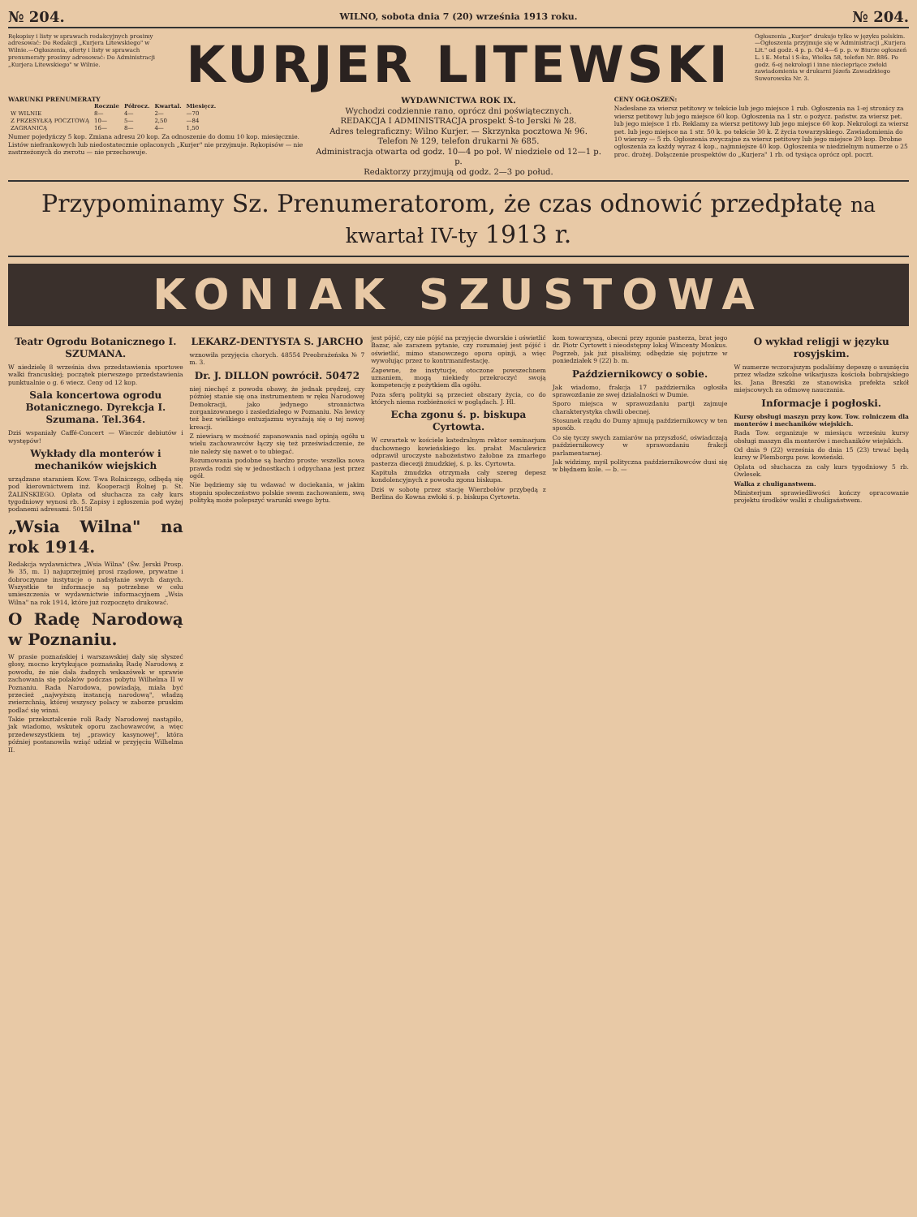№ 204. WILNO, sobota dnia 7 (20) września 1913 roku. № 204.
Rękopisy i listy w sprawach redakcyjnych prosimy adresować: Do Redakcji „Kurjera Litewskiego" w Wilnie.—Ogłoszenia, oferty i listy w sprawach prenumeraty prosimy adresować: Do Administracji „Kurjera Litewskiego" w Wilnie.
KURJER LITEWSKI
Ogłoszenia „Kurjer" drukuje tylko w języku polskim.—Ogłoszenia przyjmuje się w Administracji „Kurjera Lit." od godz. 4 p. p. Od 4—6 p. p. w Biurze ogłoszeń L. i E. Metal i S-ka, Wielka 58, telefon Nr. 886. Po godz. 6-ej nekrologi i inne nieciepriące zwłoki zawiadomienia w drukarni Józefa Zawadzkiego Suworowska Nr. 3.
WARUNKI PRENUMERATY
| | Rocznie | Półrocz. | Kwartal. | Miesięcz. |
| --- | --- | --- | --- | --- |
| W WILNIE | 8— | 4— | 2— | —70 |
| Z PRZESYŁKĄ POCZTOWĄ | 10— | 5— | 2,50 | —84 |
| ZAGRANICĄ | 16— | 8— | 4— | 1,50 |
Numer pojedyńczy 5 kop. Zmiana adresu 20 kop. Za odnoszenie do domu 10 kop. miesięcznie. Listów niefrankowych lub niedostatecznie opłaconych „Kurjer" nie przyjmuje. Rękopisów — nie zastrzeżonych do zwrotu — nie przechowuje.
WYDAWNICTWA ROK IX.
Wychodzi codziennie rano, oprócz dni poświątecznych.
REDAKCJA I ADMINISTRACJA prospekt Ś-to Jerski № 28.
Adres telegraficzny: Wilno Kurjer. — Skrzynka pocztowa № 96.
Telefon № 129, telefon drukarni № 685.
Administracja otwarta od godz. 10—4 po poł. W niedziele od 12—1 p. p.
Redaktorzy przyjmują od godz. 2—3 po połud.
CENY OGŁOSZEŃ:
Nadesłane za wiersz petitowy w tekście lub jego miejsce 1 rub. Ogłoszenia na 1-ej stronicy za wiersz petitowy lub jego miejsce 60 kop. Ogłoszenia na 1 str. o pożycz. państw. za wiersz pet. lub jego miejsce 1 rb. Reklamy za wiersz petitowy lub jego miejsce 60 kop. Nekrologi za wiersz pet. lub jego miejsce na 1 str. 50 k. po tekście 30 k. Z życia towarzyskiego. Zawiadomienia do 10 wierszy — 5 rb. Ogłoszenia zwyczajne za wiersz petitowy lub jego miejsce 20 kop. Drobne ogłoszenia za każdy wyraz 4 kop., najmniejsze 40 kop. Ogłoszenia w niedzielnym numerze o 25 proc. drożej. Dołączenie prospektów do „Kurjera" 1 rb. od tysiąca oprócz opł. poczt.
Przypominamy Sz. Prenumeratorom, że czas odnowić przedpłatę na kwartał IV-ty 1913 r.
KONIAK SZUSTOWA
Teatr Ogrodu Botanicznego I. SZUMANA.
W niedzielę 8 września dwa przedstawienia sportowe walki francuskiej; początek pierwszego przedstawienia punktualnie o g. 6 wiecz. Ceny od 12 kop.
Sala koncertowa ogrodu Botanicznego. Dyrekcja I. Szumana. Tel.364.
Dziś wspaniały Caffé-Concert — Wieczór debiutów i występów!
Wykłady dla monterów i mechaników wiejskich
urządzane staraniem Kow. T-wa Rolniczego, odbędą się pod kierownictwem inż. Kooperacji Rolnej p. St. ŻALIŃSKIEGO. Opłata od słuchacza za cały kurs tygodniowy wynosi rb. 5. Zapisy i zgłoszenia pod wyżej podanemi adresami. 50158
„Wsia Wilna" na rok 1914.
Redakcja wydawnictwa „Wsia Wilna" (Św. Jerski Prosp. № 35, m. 1) najuprzejmiej prosi rządowe, prywatne i dobroczynne instytucje o nadsyłanie swych danych. Wszystkie te informacje są potrzebne w celu umieszczenia w wydawnictwie informacyjnem „Wsia Wilna" na rok 1914, które już rozpoczęto drukować.
O Radę Narodową w Poznaniu.
W prasie poznańskiej i warszawskiej dały się słyszeć głosy, mocno krytykujące poznańską Radę Narodową z powodu, że nie dała żadnych wskazówek w sprawie zachowania się polaków podczas pobytu Wilhelma II w Poznaniu. Rada Narodowa, powiadają, miała być przecież „najwyższą instancją narodową", władzą zwierzchnią, której wszyscy polacy w zaborze pruskim podlać się winni.
Takie przekształcenie roli Rady Narodowej nastąpiło, jak wiadomo, wskutek oporu zachowawców, a więc przedewszystkiem tej „prawicy kasynowej", która później postanowiła wziąć udział w przyjęciu Wilhelma II.
LEKARZ-DENTYSTA S. JARCHO
wznowiła przyjęcia chorych. 48554 Preobrażeńska № 7 m. 3.
Dr. J. DILLON powrócił. 50472
niej niechęć z powodu obawy, że jednak prędzej, czy później stanie się ona instrumentem w ręku Narodowej Demokracji, jako jedynego stronnictwa zorganizowanego i zasiedziałego w Poznaniu. Na lewicy też bez wielkiego entuzjazmu wyrażają się o tej nowej kreacji.
Z niewiarą w możność zapanowania nad opinją ogółu u wielu zachowawców łączy się też przeświadczenie, że nie należy się nawet o to ubiegać.
Rozumowania podobne są bardzo proste: wszelka nowa prawda rodzi się w jednostkach i odpychana jest przez ogół.
Nie będziemy się tu wdawać w dociekania, w jakim stopniu społeczeństwo polskie swem zachowaniem, swą polityką może polepszyć warunki swego bytu.
jest pójść, czy nie pójść na przyjęcie dworskie i oświetlić Bazar, ale zarazem pytanie, czy rozumniej jest pójść i oświetlić, mimo stanowczego oporu opinji, a więc wywołując przez to kontrmanifestację.
Zapewne, że instytucje, otoczone powszechnem uznaniem, mogą niekiedy przekroczyć swoją kompetencję z pożytkiem dla ogółu.
Poza sferą polityki są przecież obszary życia, co do których niema rozbieżności w poglądach. J. Hl.
Echa zgonu ś. p. biskupa Cyrtowta.
W czwartek w kościele katedralnym rektor seminarjum duchownego kowieńskiego ks. prałat Maculewicz odprawił uroczyste nabożeństwo żałobne za zmarłego pasterza diecezji żmudzkiej, ś. p. ks. Cyrtowta.
Kapituła żmudzka otrzymała cały szereg depesz kondolencyjnych z powodu zgonu biskupa.
Dziś w sobotę przez stację Wierzbołów przybędą z Berlina do Kowna zwłoki ś. p. biskupa Cyrtowta.
kom towarzyszą, obecni przy zgonie pasterza, brat jego dr. Piotr Cyrtowtt i nieodstępny lokaj Wincenty Monkus. Pogrzeb, jak już pisaliśmy, odbędzie się pojutrze w poniedziałek 9 (22) b. m.
Październikowcy o sobie.
Jak wiadomo, frakcja 17 października ogłosiła sprawozdanie ze swej działalności w Dumie.
Sporo miejsca w sprawozdaniu partji zajmuje charakterystyka chwili obecnej.
Stosunek rządu do Dumy njmują październikowcy w ten sposób.
Co się tyczy swych zamiarów na przyszłość, oświadczają październikowcy w sprawozdaniu frakcji parlamentarnej.
Jak widzimy, myśl polityczna październikowców dusi się w błędnem kole. — b. —
O wykład religji w języku rosyjskim.
W numerze wczorajszym podaliśmy depeszę o usunięciu przez władze szkolne wikarjusza kościoła bobrujskiego ks. Jana Breszki ze stanowiska prefekta szkół miejscowych za odmowę nauczania.
Informacje i pogłoski.
Kursy obsługi maszyn przy kow. Tow. rolniczem dla monterów i mechaników wiejskich.
Rada Tow. organizuje w miesiącu wrześniu kursy obsługi maszyn dla monterów i mechaników wiejskich.
Od dnia 9 (22) września do dnia 15 (23) trwać będą kursy w Plemborgu pow. kowieński.
Oplata od słuchacza za cały kurs tygodniowy 5 rb. Owlesek.
Walka z chuliganstwem.
Ministerjum sprawiedliwości kończy opracowanie projektu środków walki z chuligaństwem.